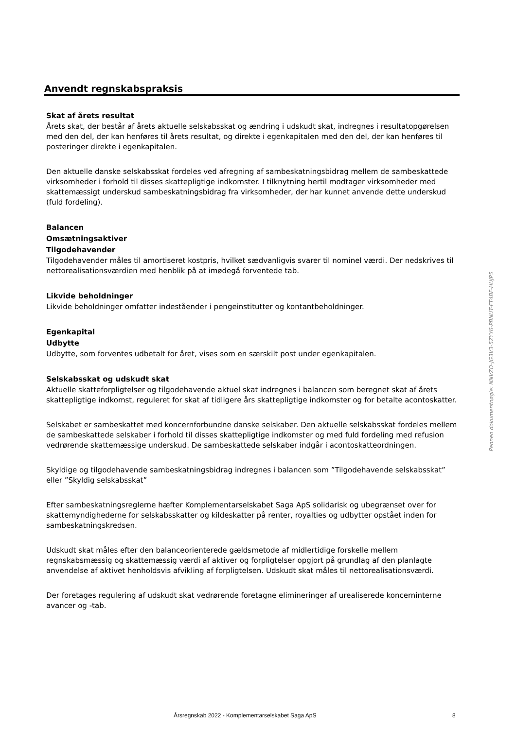Anvendt regnskabspraksis
Skat af årets resultat
Årets skat, der består af årets aktuelle selskabsskat og ændring i udskudt skat, indregnes i resultatopgørelsen med den del, der kan henføres til årets resultat, og direkte i egenkapitalen med den del, der kan henføres til posteringer direkte i egenkapitalen.
Den aktuelle danske selskabsskat fordeles ved afregning af sambeskatningsbidrag mellem de sambeskattede virksomheder i forhold til disses skattepligtige indkomster. I tilknytning hertil modtager virksomheder med skattemæssigt underskud sambeskatningsbidrag fra virksomheder, der har kunnet anvende dette underskud (fuld fordeling).
Balancen
Omsætningsaktiver
Tilgodehavender
Tilgodehavender måles til amortiseret kostpris, hvilket sædvanligvis svarer til nominel værdi. Der nedskrives til nettorealisationsværdien med henblik på at imødegå forventede tab.
Likvide beholdninger
Likvide beholdninger omfatter indeståender i pengeinstitutter og kontantbeholdninger.
Egenkapital
Udbytte
Udbytte, som forventes udbetalt for året, vises som en særskilt post under egenkapitalen.
Selskabsskat og udskudt skat
Aktuelle skatteforpligtelser og tilgodehavende aktuel skat indregnes i balancen som beregnet skat af årets skattepligtige indkomst, reguleret for skat af tidligere års skattepligtige indkomster og for betalte acontoskatter.
Selskabet er sambeskattet med koncernforbundne danske selskaber. Den aktuelle selskabsskat fordeles mellem de sambeskattede selskaber i forhold til disses skattepligtige indkomster og med fuld fordeling med refusion vedrørende skattemæssige underskud. De sambeskattede selskaber indgår i acontoskatteordningen.
Skyldige og tilgodehavende sambeskatningsbidrag indregnes i balancen som ”Tilgodehavende selskabsskat” eller ”Skyldig selskabsskat”
Efter sambeskatningsreglerne hæfter Komplementarselskabet Saga ApS solidarisk og ubegrænset over for skattemyndighederne for selskabsskatter og kildeskatter på renter, royalties og udbytter opstået inden for sambeskatningskredsen.
Udskudt skat måles efter den balanceorienterede gældsmetode af midlertidige forskelle mellem regnskabsmæssig og skattemæssig værdi af aktiver og forpligtelser opgjort på grundlag af den planlagte anvendelse af aktivet henholdsvis afvikling af forpligtelsen. Udskudt skat måles til nettorealisationsværdi.
Der foretages regulering af udskudt skat vedrørende foretagne elimineringer af urealiserede koncerninterne avancer og -tab.
Penneo dokumentnøgle: NNVZO-JG3V3-5ZYY6-PBNUT-FT4BF-HUJP5
Årsregnskab 2022 - Komplementarselskabet Saga ApS 8